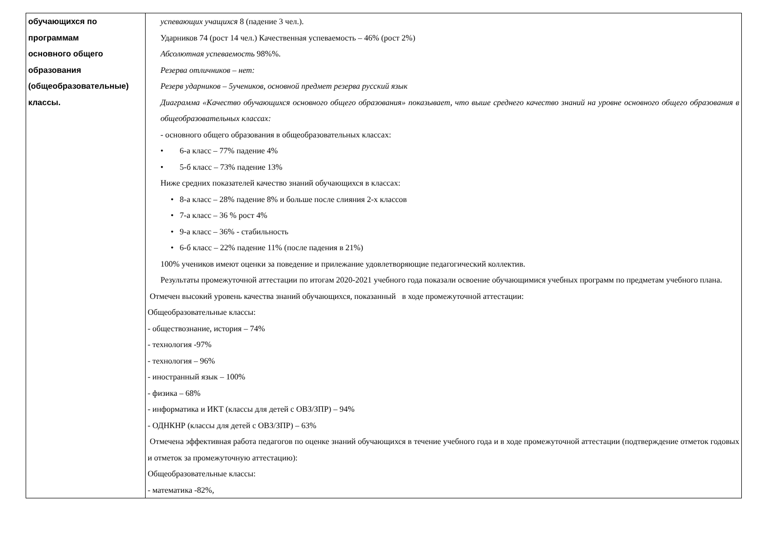| обучающихся по программам основного общего образования (общеобразовательные) классы. | успевающих учащихся 8 (падение 3 чел.). Ударников 74 (рост 14 чел.) Качественная успеваемость – 46% (рост 2%) Абсолютная успеваемость 98%%. Резерва отличников – нет: Резерв ударников – 5учеников, основной предмет резерва русский язык Диаграмма «Качество обучающихся основного общего образования» показывает, что выше среднего качество знаний на уровне основного общего образования в общеобразовательных классах: - основного общего образования в общеобразовательных классах: • 6-а класс – 77% падение 4% • 5-б класс – 73% падение 13% Ниже средних показателей качество знаний обучающихся в классах: • 8-а класс – 28% падение 8% и больше после слияния 2-х классов • 7-а класс – 36 % рост 4% • 9-а класс – 36% - стабильность • 6-б класс – 22% падение 11% (после падения в 21%) 100% учеников имеют оценки за поведение и прилежание удовлетворяющие педагогический коллектив. Результаты промежуточной аттестации по итогам 2020-2021 учебного года показали освоение обучающимися учебных программ по предметам учебного плана. Отмечен высокий уровень качества знаний обучающихся, показанный в ходе промежуточной аттестации: Общеобразовательные классы: - обществознание, история – 74% - технология -97% - технология – 96% - иностранный язык – 100% - физика – 68% - информатика и ИКТ (классы для детей с ОВЗ/ЗПР) – 94% - ОДНКНР (классы для детей с ОВЗ/ЗПР) – 63% Отмечена эффективная работа педагогов по оценке знаний обучающихся в течение учебного года и в ходе промежуточной аттестации (подтверждение отметок годовых и отметок за промежуточную аттестацию): Общеобразовательные классы: - математика -82%, |